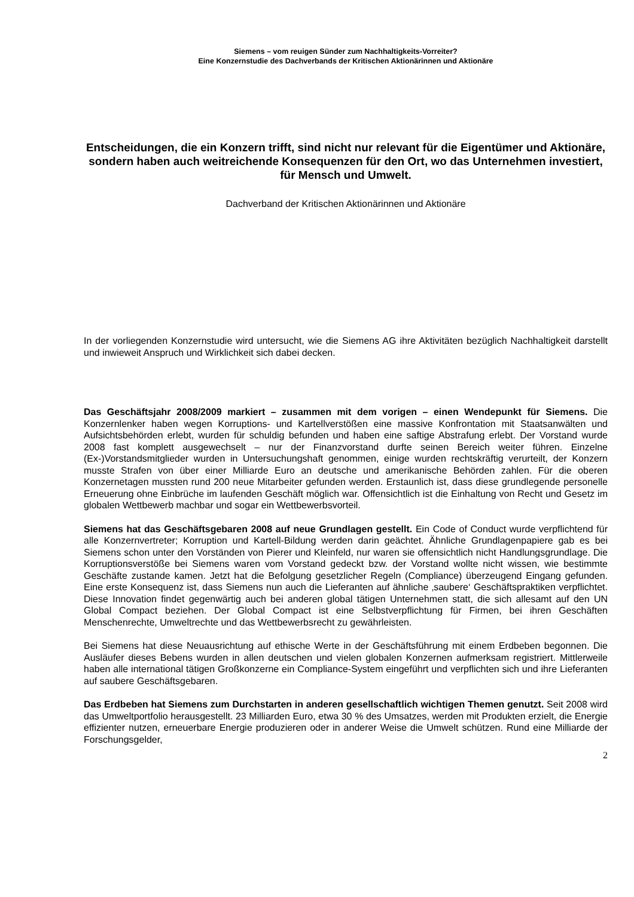Siemens – vom reuigen Sünder zum Nachhaltigkeits-Vorreiter?
Eine Konzernstudie des Dachverbands der Kritischen Aktionärinnen und Aktionäre
Entscheidungen, die ein Konzern trifft, sind nicht nur relevant für die Eigentümer und Aktionäre, sondern haben auch weitreichende Konsequenzen für den Ort, wo das Unternehmen investiert, für Mensch und Umwelt.
Dachverband der Kritischen Aktionärinnen und Aktionäre
In der vorliegenden Konzernstudie wird untersucht, wie die Siemens AG ihre Aktivitäten bezüglich Nachhaltigkeit darstellt und inwieweit Anspruch und Wirklichkeit sich dabei decken.
Das Geschäftsjahr 2008/2009 markiert – zusammen mit dem vorigen – einen Wendepunkt für Siemens. Die Konzernlenker haben wegen Korruptions- und Kartellverstößen eine massive Konfrontation mit Staatsanwälten und Aufsichtsbehörden erlebt, wurden für schuldig befunden und haben eine saftige Abstrafung erlebt. Der Vorstand wurde 2008 fast komplett ausgewechselt – nur der Finanzvorstand durfte seinen Bereich weiter führen. Einzelne (Ex-)Vorstandsmitglieder wurden in Untersuchungshaft genommen, einige wurden rechtskräftig verurteilt, der Konzern musste Strafen von über einer Milliarde Euro an deutsche und amerikanische Behörden zahlen. Für die oberen Konzernetagen mussten rund 200 neue Mitarbeiter gefunden werden. Erstaunlich ist, dass diese grundlegende personelle Erneuerung ohne Einbrüche im laufenden Geschäft möglich war. Offensichtlich ist die Einhaltung von Recht und Gesetz im globalen Wettbewerb machbar und sogar ein Wettbewerbsvorteil.
Siemens hat das Geschäftsgebaren 2008 auf neue Grundlagen gestellt. Ein Code of Conduct wurde verpflichtend für alle Konzernvertreter; Korruption und Kartell-Bildung werden darin geächtet. Ähnliche Grundlagenpapiere gab es bei Siemens schon unter den Vorständen von Pierer und Kleinfeld, nur waren sie offensichtlich nicht Handlungsgrundlage. Die Korruptionsverstöße bei Siemens waren vom Vorstand gedeckt bzw. der Vorstand wollte nicht wissen, wie bestimmte Geschäfte zustande kamen. Jetzt hat die Befolgung gesetzlicher Regeln (Compliance) überzeugend Eingang gefunden. Eine erste Konsequenz ist, dass Siemens nun auch die Lieferanten auf ähnliche ‚saubere‘ Geschäftspraktiken verpflichtet. Diese Innovation findet gegenwärtig auch bei anderen global tätigen Unternehmen statt, die sich allesamt auf den UN Global Compact beziehen. Der Global Compact ist eine Selbstverpflichtung für Firmen, bei ihren Geschäften Menschenrechte, Umweltrechte und das Wettbewerbsrecht zu gewährleisten.
Bei Siemens hat diese Neuausrichtung auf ethische Werte in der Geschäftsführung mit einem Erdbeben begonnen. Die Ausläufer dieses Bebens wurden in allen deutschen und vielen globalen Konzernen aufmerksam registriert. Mittlerweile haben alle international tätigen Großkonzerne ein Compliance-System eingeführt und verpflichten sich und ihre Lieferanten auf saubere Geschäftsgebaren.
Das Erdbeben hat Siemens zum Durchstarten in anderen gesellschaftlich wichtigen Themen genutzt. Seit 2008 wird das Umweltportfolio herausgestellt. 23 Milliarden Euro, etwa 30 % des Umsatzes, werden mit Produkten erzielt, die Energie effizienter nutzen, erneuerbare Energie produzieren oder in anderer Weise die Umwelt schützen. Rund eine Milliarde der Forschungsgelder,
2